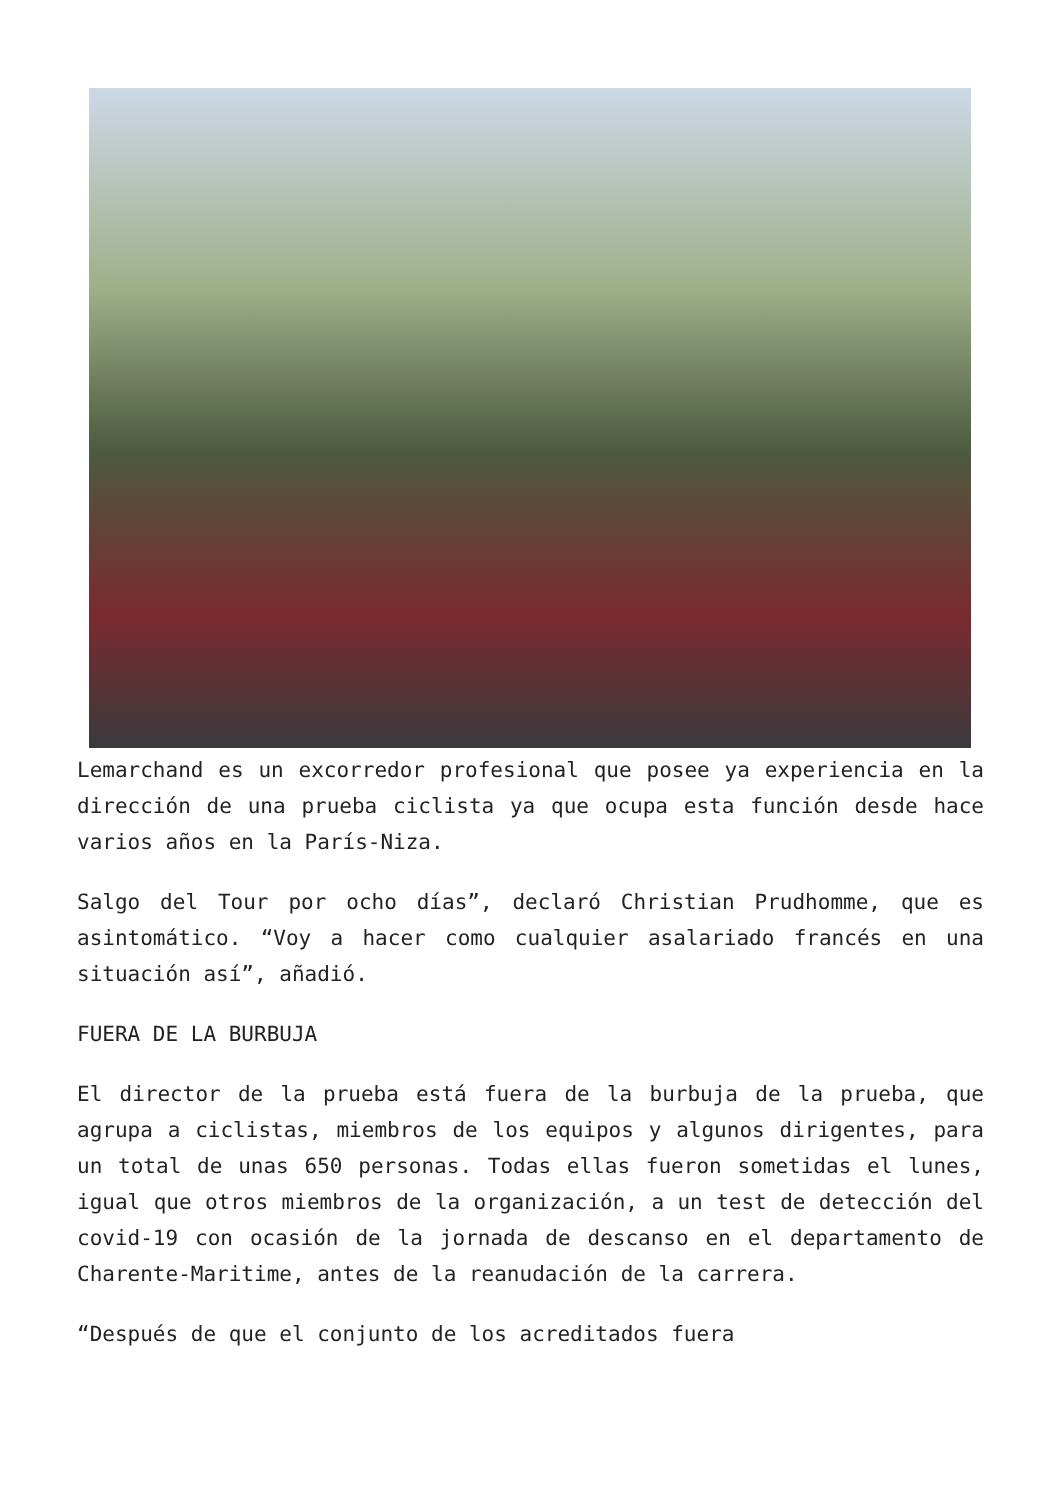Lemarchand es un excorredor profesional que posee ya experiencia en la dirección de una prueba ciclista ya que ocupa esta función desde hace varios años en la París-Niza.
Salgo del Tour por ocho días”, declaró Christian Prudhomme, que es asintomático. “Voy a hacer como cualquier asalariado francés en una situación así”, añadió.
FUERA DE LA BURBUJA
El director de la prueba está fuera de la burbuja de la prueba, que agrupa a ciclistas, miembros de los equipos y algunos dirigentes, para un total de unas 650 personas. Todas ellas fueron sometidas el lunes, igual que otros miembros de la organización, a un test de detección del covid-19 con ocasión de la jornada de descanso en el departamento de Charente-Maritime, antes de la reanudación de la carrera.
“Después de que el conjunto de los acreditados fuera